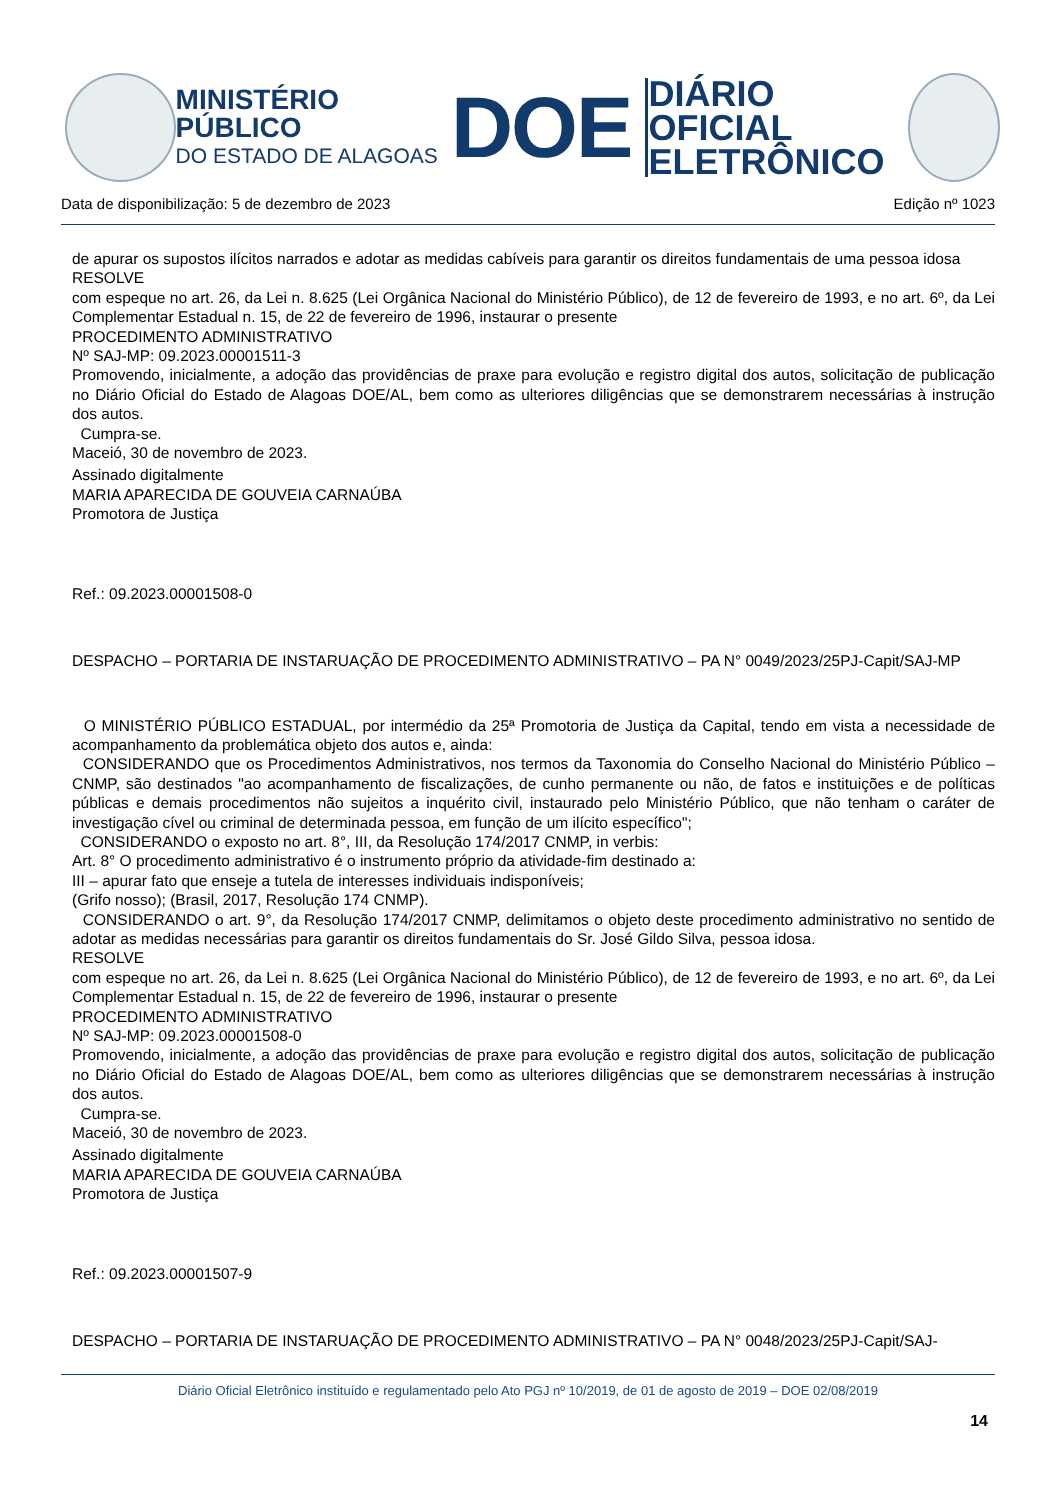MINISTÉRIO PÚBLICO
DO ESTADO DE ALAGOAS
DOE
DIÁRIO OFICIAL
ELETRÔNICO
Data de disponibilização: 5 de dezembro de 2023 Edição nº 1023
de apurar os supostos ilícitos narrados e adotar as medidas cabíveis para garantir os direitos fundamentais de uma pessoa idosa
RESOLVE
com espeque no art. 26, da Lei n. 8.625 (Lei Orgânica Nacional do Ministério Público), de 12 de fevereiro de 1993, e no art. 6º, da Lei Complementar Estadual n. 15, de 22 de fevereiro de 1996, instaurar o presente
PROCEDIMENTO ADMINISTRATIVO
Nº SAJ-MP: 09.2023.00001511-3
Promovendo, inicialmente, a adoção das providências de praxe para evolução e registro digital dos autos, solicitação de publicação no Diário Oficial do Estado de Alagoas DOE/AL, bem como as ulteriores diligências que se demonstrarem necessárias à instrução dos autos.
Cumpra-se.
Maceió, 30 de novembro de 2023.
Assinado digitalmente
MARIA APARECIDA DE GOUVEIA CARNAÚBA
Promotora de Justiça
Ref.: 09.2023.00001508-0
DESPACHO – PORTARIA DE INSTARUAÇÃO DE PROCEDIMENTO ADMINISTRATIVO – PA N° 0049/2023/25PJ-Capit/SAJ-MP
O MINISTÉRIO PÚBLICO ESTADUAL, por intermédio da 25ª Promotoria de Justiça da Capital, tendo em vista a necessidade de acompanhamento da problemática objeto dos autos e, ainda:
CONSIDERANDO que os Procedimentos Administrativos, nos termos da Taxonomia do Conselho Nacional do Ministério Público – CNMP, são destinados "ao acompanhamento de fiscalizações, de cunho permanente ou não, de fatos e instituições e de políticas públicas e demais procedimentos não sujeitos a inquérito civil, instaurado pelo Ministério Público, que não tenham o caráter de investigação cível ou criminal de determinada pessoa, em função de um ilícito específico";
CONSIDERANDO o exposto no art. 8°, III, da Resolução 174/2017 CNMP, in verbis:
Art. 8° O procedimento administrativo é o instrumento próprio da atividade-fim destinado a:
III – apurar fato que enseje a tutela de interesses individuais indisponíveis;
(Grifo nosso); (Brasil, 2017, Resolução 174 CNMP).
CONSIDERANDO o art. 9°, da Resolução 174/2017 CNMP, delimitamos o objeto deste procedimento administrativo no sentido de adotar as medidas necessárias para garantir os direitos fundamentais do Sr. José Gildo Silva, pessoa idosa.
RESOLVE
com espeque no art. 26, da Lei n. 8.625 (Lei Orgânica Nacional do Ministério Público), de 12 de fevereiro de 1993, e no art. 6º, da Lei Complementar Estadual n. 15, de 22 de fevereiro de 1996, instaurar o presente
PROCEDIMENTO ADMINISTRATIVO
Nº SAJ-MP: 09.2023.00001508-0
Promovendo, inicialmente, a adoção das providências de praxe para evolução e registro digital dos autos, solicitação de publicação no Diário Oficial do Estado de Alagoas DOE/AL, bem como as ulteriores diligências que se demonstrarem necessárias à instrução dos autos.
Cumpra-se.
Maceió, 30 de novembro de 2023.
Assinado digitalmente
MARIA APARECIDA DE GOUVEIA CARNAÚBA
Promotora de Justiça
Ref.: 09.2023.00001507-9
DESPACHO – PORTARIA DE INSTARUAÇÃO DE PROCEDIMENTO ADMINISTRATIVO – PA N° 0048/2023/25PJ-Capit/SAJ-
Diário Oficial Eletrônico instituído e regulamentado pelo Ato PGJ nº 10/2019, de 01 de agosto de 2019 – DOE 02/08/2019
14